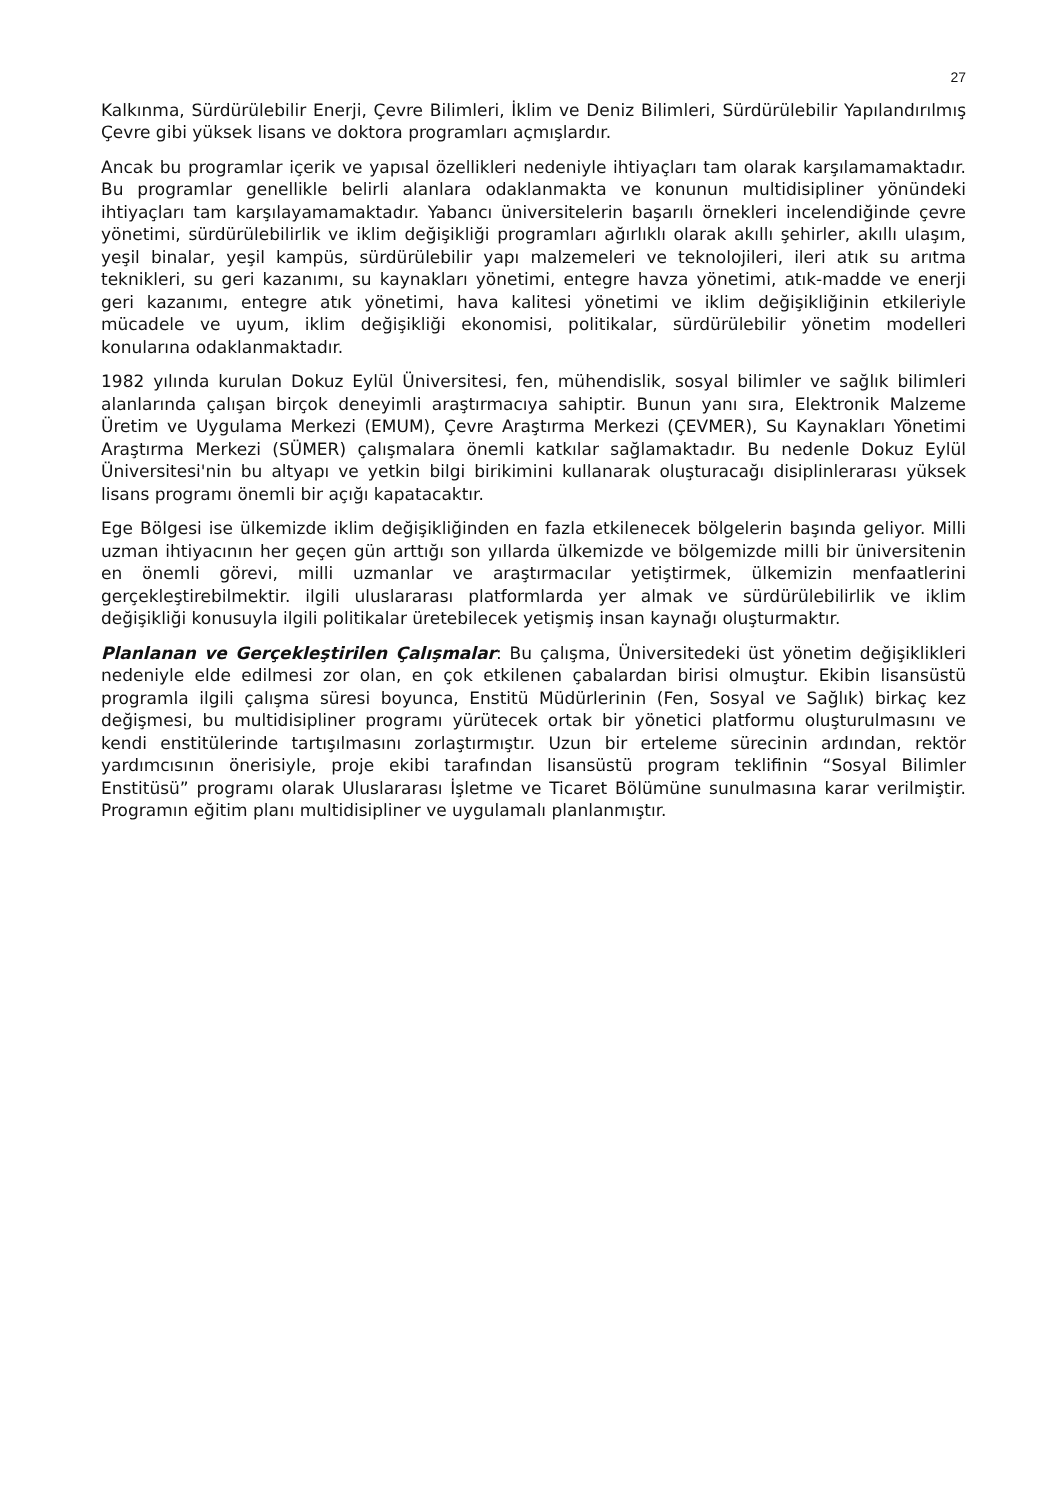27
Kalkınma, Sürdürülebilir Enerji, Çevre Bilimleri, İklim ve Deniz Bilimleri, Sürdürülebilir Yapılandırılmış Çevre gibi yüksek lisans ve doktora programları açmışlardır.
Ancak bu programlar içerik ve yapısal özellikleri nedeniyle ihtiyaçları tam olarak karşılamamaktadır. Bu programlar genellikle belirli alanlara odaklanmakta ve konunun multidisipliner yönündeki ihtiyaçları tam karşılayamamaktadır. Yabancı üniversitelerin başarılı örnekleri incelendiğinde çevre yönetimi, sürdürülebilirlik ve iklim değişikliği programları ağırlıklı olarak akıllı şehirler, akıllı ulaşım, yeşil binalar, yeşil kampüs, sürdürülebilir yapı malzemeleri ve teknolojileri, ileri atık su arıtma teknikleri, su geri kazanımı, su kaynakları yönetimi, entegre havza yönetimi, atık-madde ve enerji geri kazanımı, entegre atık yönetimi, hava kalitesi yönetimi ve iklim değişikliğinin etkileriyle mücadele ve uyum, iklim değişikliği ekonomisi, politikalar, sürdürülebilir yönetim modelleri konularına odaklanmaktadır.
1982 yılında kurulan Dokuz Eylül Üniversitesi, fen, mühendislik, sosyal bilimler ve sağlık bilimleri alanlarında çalışan birçok deneyimli araştırmacıya sahiptir. Bunun yanı sıra, Elektronik Malzeme Üretim ve Uygulama Merkezi (EMUM), Çevre Araştırma Merkezi (ÇEVMER), Su Kaynakları Yönetimi Araştırma Merkezi (SÜMER) çalışmalara önemli katkılar sağlamaktadır. Bu nedenle Dokuz Eylül Üniversitesi'nin bu altyapı ve yetkin bilgi birikimini kullanarak oluşturacağı disiplinlerarası yüksek lisans programı önemli bir açığı kapatacaktır.
Ege Bölgesi ise ülkemizde iklim değişikliğinden en fazla etkilenecek bölgelerin başında geliyor. Milli uzman ihtiyacının her geçen gün arttığı son yıllarda ülkemizde ve bölgemizde milli bir üniversitenin en önemli görevi, milli uzmanlar ve araştırmacılar yetiştirmek, ülkemizin menfaatlerini gerçekleştirebilmektir. ilgili uluslararası platformlarda yer almak ve sürdürülebilirlik ve iklim değişikliği konusuyla ilgili politikalar üretebilecek yetişmiş insan kaynağı oluşturmaktır.
Planlanan ve Gerçekleştirilen Çalışmalar: Bu çalışma, Üniversitedeki üst yönetim değişiklikleri nedeniyle elde edilmesi zor olan, en çok etkilenen çabalardan birisi olmuştur. Ekibin lisansüstü programla ilgili çalışma süresi boyunca, Enstitü Müdürlerinin (Fen, Sosyal ve Sağlık) birkaç kez değişmesi, bu multidisipliner programı yürütecek ortak bir yönetici platformu oluşturulmasını ve kendi enstitülerinde tartışılmasını zorlaştırmıştır. Uzun bir erteleme sürecinin ardından, rektör yardımcısının önerisiyle, proje ekibi tarafından lisansüstü program teklifinin “Sosyal Bilimler Enstitüsü” programı olarak Uluslararası İşletme ve Ticaret Bölümüne sunulmasına karar verilmiştir. Programın eğitim planı multidisipliner ve uygulamalı planlanmıştır.